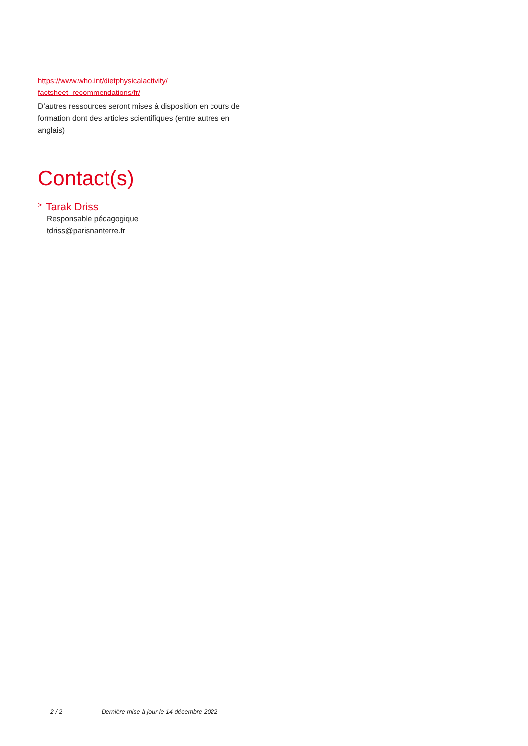https://www.who.int/dietphysicalactivity/
factsheet_recommendations/fr/
D’autres ressources seront mises à disposition en cours de formation dont des articles scientifiques (entre autres en anglais)
Contact(s)
> Tarak Driss
Responsable pédagogique
tdriss@parisnanterre.fr
2 / 2 Dernière mise à jour le 14 décembre 2022